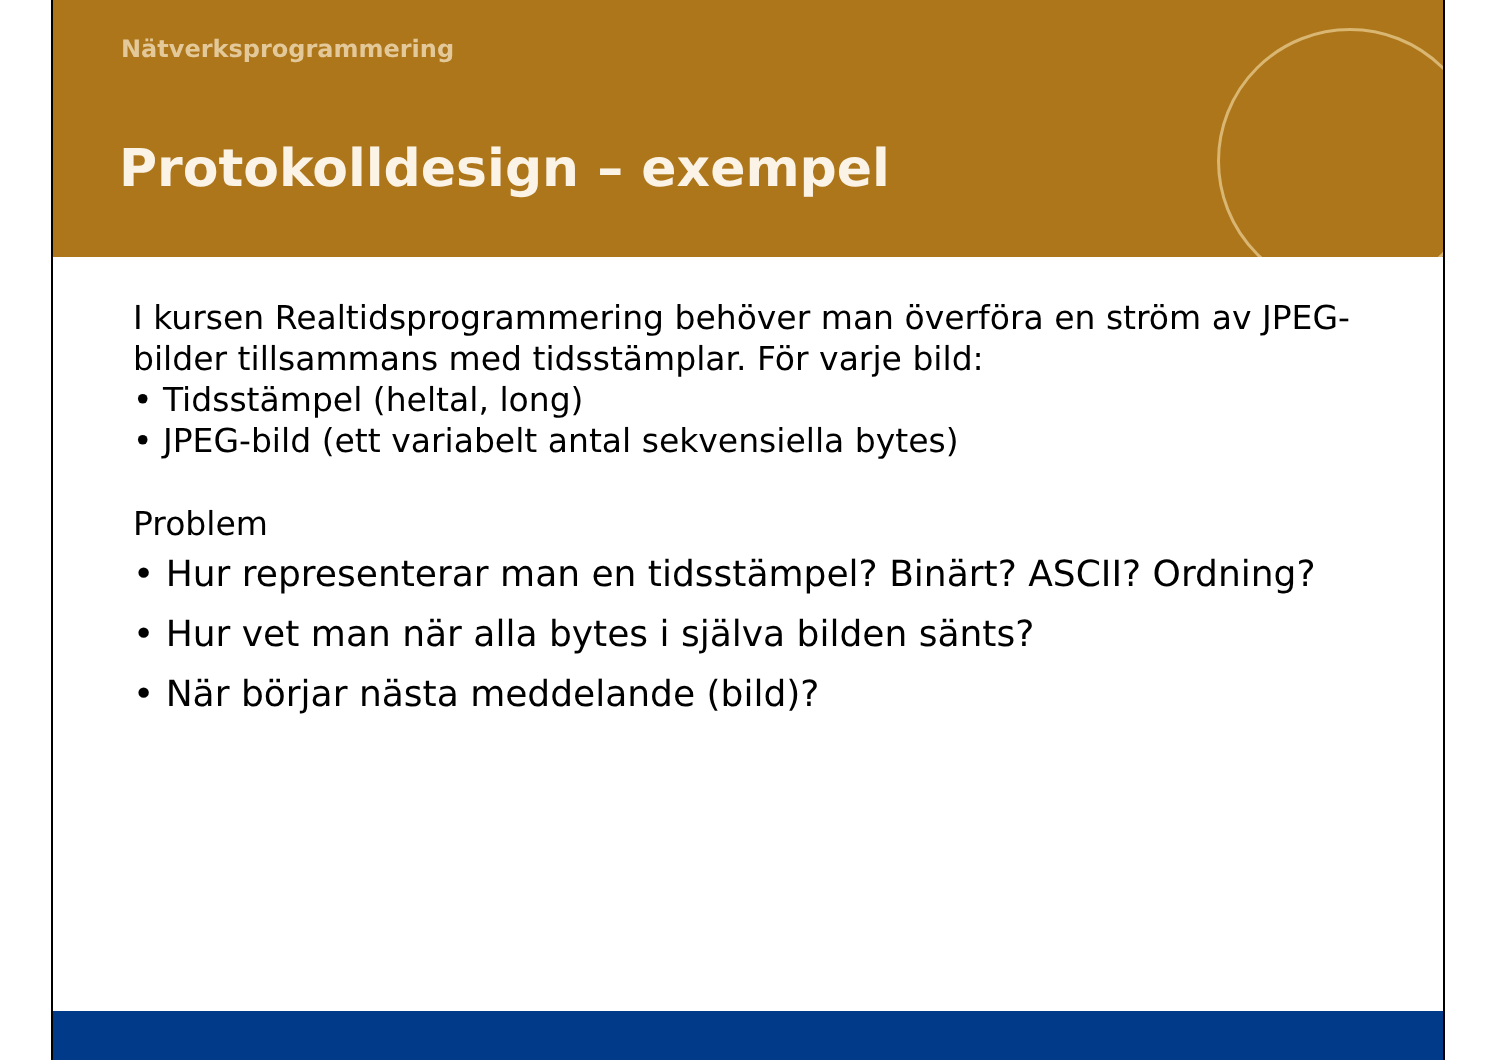Nätverksprogrammering
Protokolldesign – exempel
I kursen Realtidsprogrammering behöver man överföra en ström av JPEG-bilder tillsammans med tidsstämplar. För varje bild:
• Tidsstämpel (heltal, long)
• JPEG-bild (ett variabelt antal sekvensiella bytes)
Problem
• Hur representerar man en tidsstämpel? Binärt? ASCII? Ordning?
• Hur vet man när alla bytes i själva bilden sänts?
• När börjar nästa meddelande (bild)?